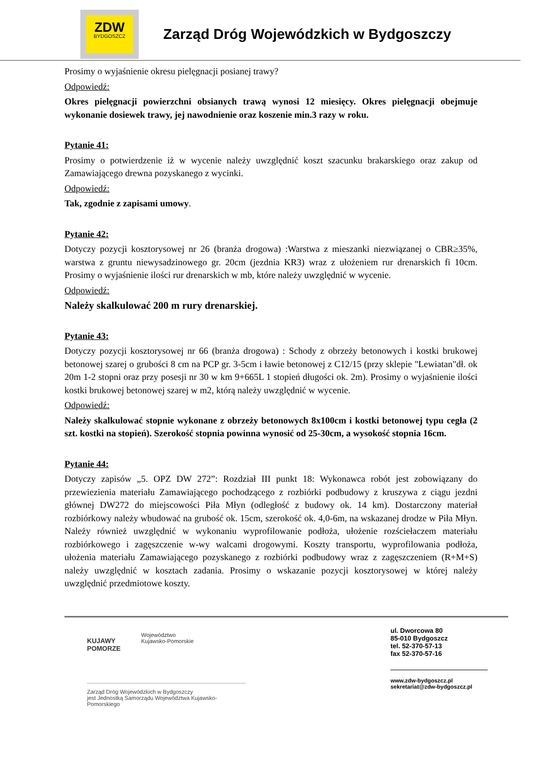ZDW
BYDGOSZCZ
Zarząd Dróg Wojewódzkich w Bydgoszczy
Prosimy o wyjaśnienie okresu pielęgnacji posianej trawy?
Odpowiedź:
Okres pielęgnacji powierzchni obsianych trawą wynosi 12 miesięcy. Okres pielęgnacji obejmuje wykonanie dosiewek trawy, jej nawodnienie oraz koszenie min.3 razy w roku.
Pytanie 41:
Prosimy o potwierdzenie iż w wycenie należy uwzględnić koszt szacunku brakarskiego oraz zakup od Zamawiającego drewna pozyskanego z wycinki.
Odpowiedź:
Tak, zgodnie z zapisami umowy.
Pytanie 42:
Dotyczy pozycji kosztorysowej nr 26 (branża drogowa) :Warstwa z mieszanki niezwiązanej o CBR≥35%, warstwa z gruntu niewysadzinowego gr. 20cm (jezdnia KR3) wraz z ułożeniem rur drenarskich fi 10cm. Prosimy o wyjaśnienie ilości rur drenarskich w mb, które należy uwzględnić w wycenie.
Odpowiedź:
Należy skalkulować 200 m rury drenarskiej.
Pytanie 43:
Dotyczy pozycji kosztorysowej nr 66 (branża drogowa) : Schody z obrzeży betonowych i kostki brukowej betonowej szarej o grubości 8 cm na PCP gr. 3-5cm i ławie betonowej z C12/15 (przy sklepie "Lewiatan"dł. ok 20m 1-2 stopni oraz przy posesji nr 30 w km 9+665L 1 stopień długości ok. 2m). Prosimy o wyjaśnienie ilości kostki brukowej betonowej szarej w m2, którą należy uwzględnić w wycenie.
Odpowiedź:
Należy skalkulować stopnie wykonane z obrzeży betonowych 8x100cm i kostki betonowej typu cegła (2 szt. kostki na stopień). Szerokość stopnia powinna wynosić od 25-30cm, a wysokość stopnia 16cm.
Pytanie 44:
Dotyczy zapisów „5. OPZ DW 272”: Rozdział III punkt 18: Wykonawca robót jest zobowiązany do przewiezienia materiału Zamawiającego pochodzącego z rozbiórki podbudowy z kruszywa z ciągu jezdni głównej DW272 do miejscowości Piła Młyn (odległość z budowy ok. 14 km). Dostarczony materiał rozbiórkowy należy wbudować na grubość ok. 15cm, szerokość ok. 4,0-6m, na wskazanej drodze w Piła Młyn. Należy również uwzględnić w wykonaniu wyprofilowanie podłoża, ułożenie rozściełaczem materiału rozbiórkowego i zagęszczenie w-wy walcami drogowymi. Koszty transportu, wyprofilowania podłoża, ułożenia materiału Zamawiającego pozyskanego z rozbiórki podbudowy wraz z zagęszczeniem (R+M+S) należy uwzględnić w kosztach zadania. Prosimy o wskazanie pozycji kosztorysowej w której należy uwzględnić przedmiotowe koszty.
KUJAWY
POMORZE
Województwo
Kujawsko-Pomorskie
Zarząd Dróg Wojewódzkich w Bydgoszczy
jest Jednostką Samorządu Województwa Kujawsko-Pomorskiego
ul. Dworcowa 80
85-010 Bydgoszcz
tel. 52-370-57-13
fax 52-370-57-16
www.zdw-bydgoszcz.pl
sekretariat@zdw-bydgoszcz.pl